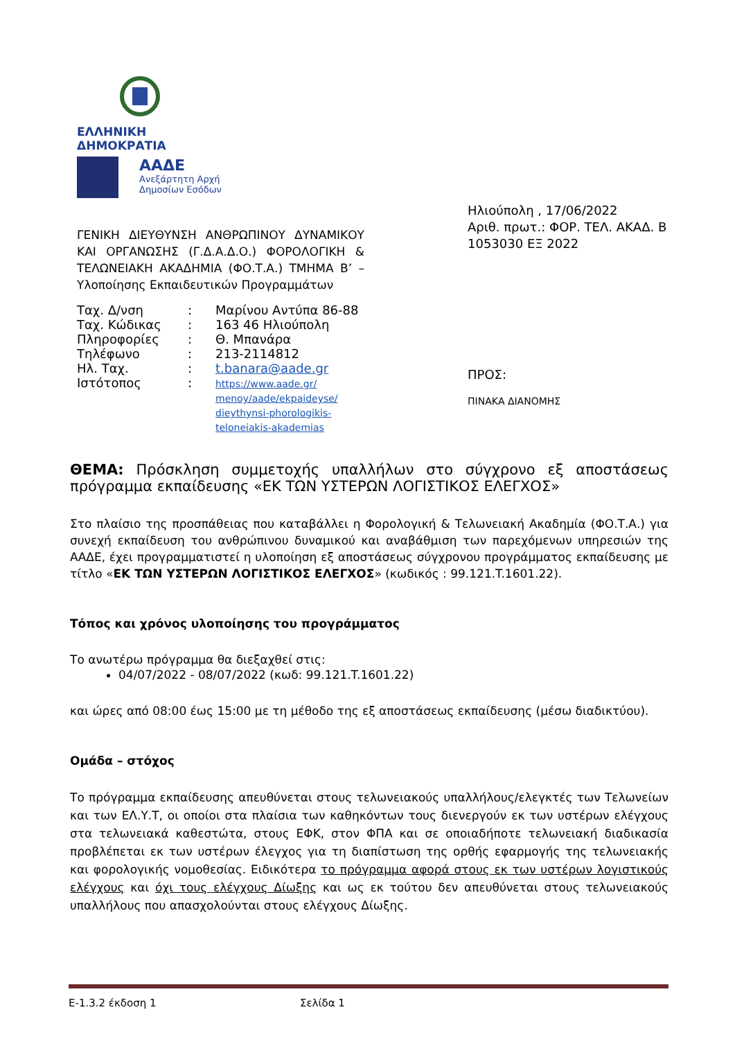ΕΛΛΗΝΙΚΗ ΔΗΜΟΚΡΑΤΙΑ
ΑΑΔΕ
Ανεξάρτητη Αρχή
Δημοσίων Εσόδων
ΓΕΝΙΚΗ ΔΙΕΥΘΥΝΣΗ ΑΝΘΡΩΠΙΝΟΥ ΔΥΝΑΜΙΚΟΥ ΚΑΙ ΟΡΓΑΝΩΣΗΣ (Γ.Δ.Α.Δ.Ο.) ΦΟΡΟΛΟΓΙΚΗ & ΤΕΛΩΝΕΙΑΚΗ ΑΚΑΔΗΜΙΑ (ΦΟ.Τ.Α.) ΤΜΗΜΑ Β’ – Υλοποίησης Εκπαιδευτικών Προγραμμάτων
| Ταχ. Δ/νση | : | Μαρίνου Αντύπα 86-88 |
| Ταχ. Κώδικας | : | 163 46 Ηλιούπολη |
| Πληροφορίες | : | Θ. Μπανάρα |
| Τηλέφωνο | : | 213-2114812 |
| Ηλ. Ταχ. | : | t.banara@aade.gr |
| Ιστότοπος | : | https://www.aade.gr/ menoy/aade/ekpaideyse/ dieythynsi-phorologikis-teloneiakis-akademias |
Ηλιούπολη , 17/06/2022
Αριθ. πρωτ.: ΦΟΡ. ΤΕΛ. ΑΚΑΔ. Β 1053030 ΕΞ 2022
ΠΡΟΣ:
ΠΙΝΑΚΑ ΔΙΑΝΟΜΗΣ
ΘΕΜΑ: Πρόσκληση συμμετοχής υπαλλήλων στο σύγχρονο εξ αποστάσεως πρόγραμμα εκπαίδευσης «ΕΚ ΤΩΝ ΥΣΤΕΡΩΝ ΛΟΓΙΣΤΙΚΟΣ ΕΛΕΓΧΟΣ»
Στο πλαίσιο της προσπάθειας που καταβάλλει η Φορολογική & Τελωνειακή Ακαδημία (ΦΟ.Τ.Α.) για συνεχή εκπαίδευση του ανθρώπινου δυναμικού και αναβάθμιση των παρεχόμενων υπηρεσιών της ΑΑΔΕ, έχει προγραμματιστεί η υλοποίηση εξ αποστάσεως σύγχρονου προγράμματος εκπαίδευσης με τίτλο «ΕΚ ΤΩΝ ΥΣΤΕΡΩΝ ΛΟΓΙΣΤΙΚΟΣ ΕΛΕΓΧΟΣ» (κωδικός : 99.121.T.1601.22).
Τόπος και χρόνος υλοποίησης του προγράμματος
Το ανωτέρω πρόγραμμα θα διεξαχθεί στις:
04/07/2022 - 08/07/2022 (κωδ: 99.121.T.1601.22)
και ώρες από 08:00 έως 15:00 με τη μέθοδο της εξ αποστάσεως εκπαίδευσης (μέσω διαδικτύου).
Ομάδα – στόχος
Το πρόγραμμα εκπαίδευσης απευθύνεται στους τελωνειακούς υπαλλήλους/ελεγκτές των Τελωνείων και των ΕΛ.Υ.Τ, οι οποίοι στα πλαίσια των καθηκόντων τους διενεργούν εκ των υστέρων ελέγχους στα τελωνειακά καθεστώτα, στους ΕΦΚ, στον ΦΠΑ και σε οποιαδήποτε τελωνειακή διαδικασία προβλέπεται εκ των υστέρων έλεγχος για τη διαπίστωση της ορθής εφαρμογής της τελωνειακής και φορολογικής νομοθεσίας. Ειδικότερα το πρόγραμμα αφορά στους εκ των υστέρων λογιστικούς ελέγχους και όχι τους ελέγχους Δίωξης και ως εκ τούτου δεν απευθύνεται στους τελωνειακούς υπαλλήλους που απασχολούνται στους ελέγχους Δίωξης.
Ε-1.3.2 έκδοση 1 Σελίδα 1